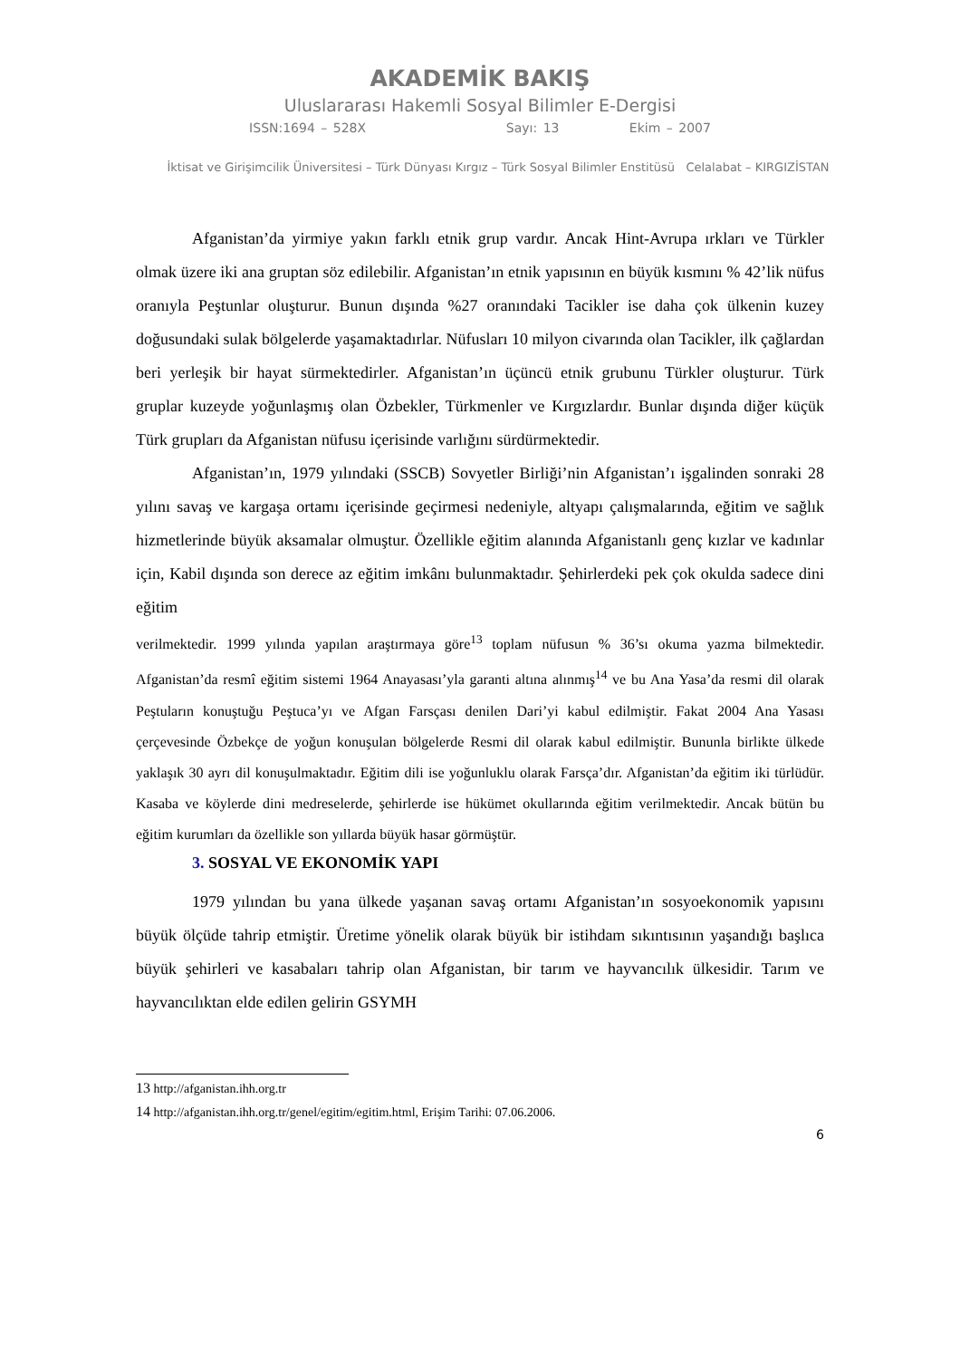AKADEMİK BAKIŞ
Uluslararası Hakemli Sosyal Bilimler E-Dergisi
ISSN:1694 – 528X Sayı: 13 Ekim – 2007
İktisat ve Girişimcilik Üniversitesi – Türk Dünyası Kırgız – Türk Sosyal Bilimler Enstitüsü Celalabat – KIRGIZİSTAN
Afganistan’da yirmiye yakın farklı etnik grup vardır. Ancak Hint-Avrupa ırkları ve Türkler olmak üzere iki ana gruptan söz edilebilir. Afganistan’ın etnik yapısının en büyük kısmını % 42’lik nüfus oranıyla Peştunlar oluşturur. Bunun dışında %27 oranındaki Tacikler ise daha çok ülkenin kuzey doğusundaki sulak bölgelerde yaşamaktadırlar. Nüfusları 10 milyon civarında olan Tacikler, ilk çağlardan beri yerleşik bir hayat sürmektedirler. Afganistan’ın üçüncü etnik grubunu Türkler oluşturur. Türk gruplar kuzeyde yoğunlaşmış olan Özbekler, Türkmenler ve Kırgızlardır. Bunlar dışında diğer küçük Türk grupları da Afganistan nüfusu içerisinde varlığını sürdürmektedir.
Afganistan’ın, 1979 yılındaki (SSCB) Sovyetler Birliği’nin Afganistan’ı işgalinden sonraki 28 yılını savaş ve kargaşa ortamı içerisinde geçirmesi nedeniyle, altyapı çalışmalarında, eğitim ve sağlık hizmetlerinde büyük aksamalar olmuştur. Özellikle eğitim alanında Afganistanlı genç kızlar ve kadınlar için, Kabil dışında son derece az eğitim imkânı bulunmaktadır. Şehirlerdeki pek çok okulda sadece dini eğitim
verilmektedir. 1999 yılında yapılan araştırmaya göre<sup>13</sup> toplam nüfusun % 36’sı okuma yazma bilmektedir. Afganistan’da resmî eğitim sistemi 1964 Anayasası’yla garanti altına alınmış<sup>14</sup> ve bu Ana Yasa’da resmi dil olarak Peştuların konuştuğu Peştuca’yı ve Afgan Farsçası denilen Dari’yi kabul edilmiştir. Fakat 2004 Ana Yasası çerçevesinde Özbekçe de yoğun konuşulan bölgelerde Resmi dil olarak kabul edilmiştir. Bununla birlikte ülkede yaklaşık 30 ayrı dil konuşulmaktadır. Eğitim dili ise yoğunluklu olarak Farsça’dır. Afganistan’da eğitim iki türlüdür. Kasaba ve köylerde dini medreselerde, şehirlerde ise hükümet okullarında eğitim verilmektedir. Ancak bütün bu eğitim kurumları da özellikle son yıllarda büyük hasar görmüştür.
3. SOSYAL VE EKONOMİK YAPI
1979 yılından bu yana ülkede yaşanan savaş ortamı Afganistan’ın sosyoekonomik yapısını büyük ölçüde tahrip etmiştir. Üretime yönelik olarak büyük bir istihdam sıkıntısının yaşandığı başlıca büyük şehirleri ve kasabaları tahrip olan Afganistan, bir tarım ve hayvancılık ülkesidir. Tarım ve hayvancılıktan elde edilen gelirin GSYMH
13 http://afganistan.ihh.org.tr
14 http://afganistan.ihh.org.tr/genel/egitim/egitim.html, Erişim Tarihi: 07.06.2006.
6